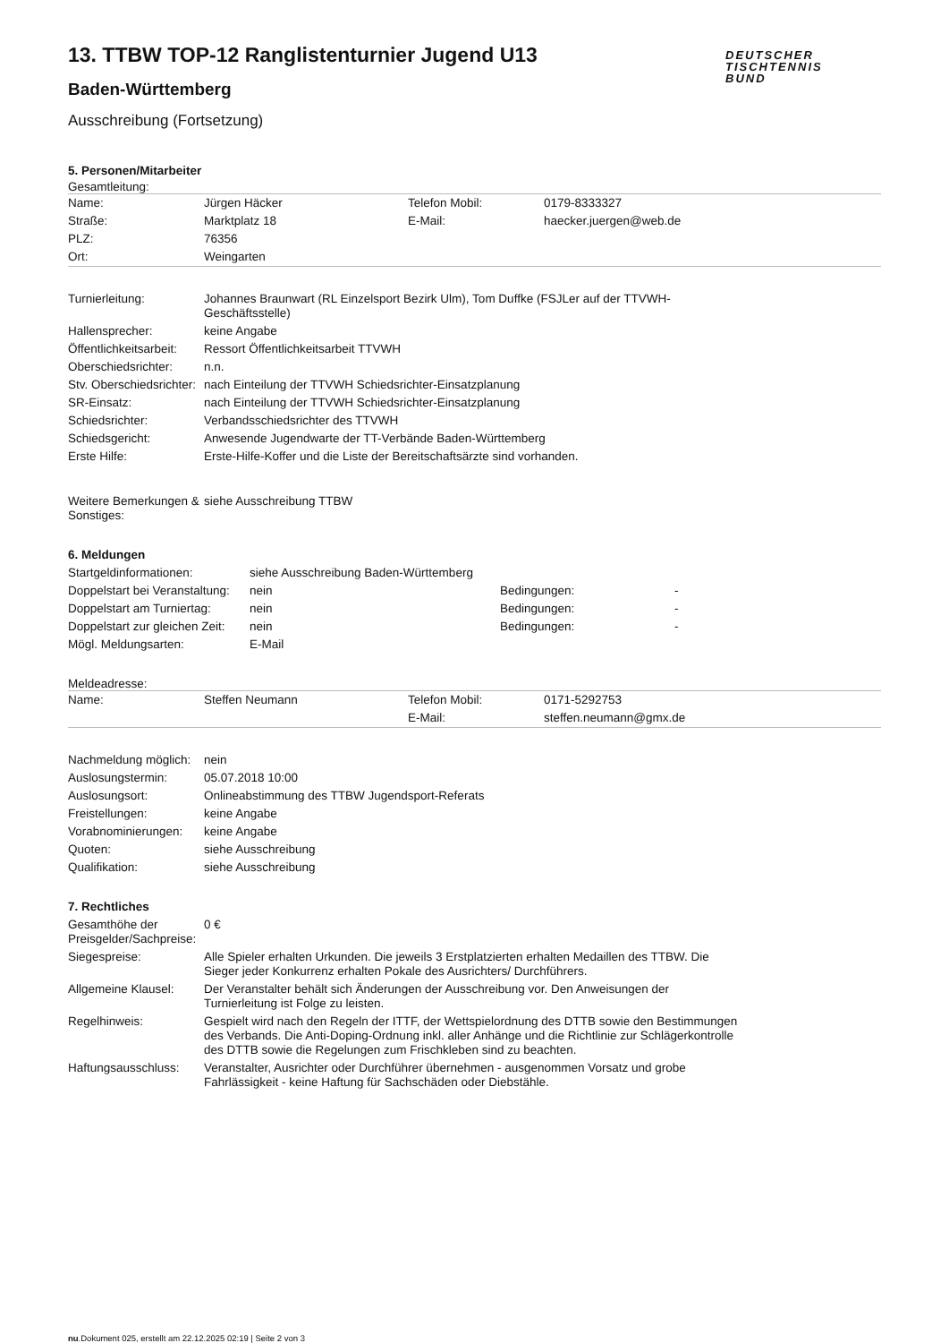DEUTSCHER
TISCHTENNIS
BUND
13. TTBW TOP-12 Ranglistenturnier Jugend U13
Baden-Württemberg
Ausschreibung (Fortsetzung)
5. Personen/Mitarbeiter
Gesamtleitung:
| Name: | Jürgen Häcker | Telefon Mobil: | 0179-8333327 |
| Straße: | Marktplatz 18 | E-Mail: | haecker.juergen@web.de |
| PLZ: | 76356 | | |
| Ort: | Weingarten | | |
| Turnierleitung: | Johannes Braunwart (RL Einzelsport Bezirk Ulm), Tom Duffke (FSJLer auf der TTVWH-Geschäftsstelle) | |
| Hallensprecher: | keine Angabe | |
| Öffentlichkeitsarbeit: | Ressort Öffentlichkeitsarbeit TTVWH | |
| Oberschiedsrichter: | n.n. | |
| Stv. Oberschiedsrichter: | nach Einteilung der TTVWH Schiedsrichter-Einsatzplanung | |
| SR-Einsatz: | nach Einteilung der TTVWH Schiedsrichter-Einsatzplanung | |
| Schiedsrichter: | Verbandsschiedsrichter des TTVWH | |
| Schiedsgericht: | Anwesende Jugendwarte der TT-Verbände Baden-Württemberg | |
| Erste Hilfe: | Erste-Hilfe-Koffer und die Liste der Bereitschaftsärzte sind vorhanden. | |
| Weitere Bemerkungen & Sonstiges: | siehe Ausschreibung TTBW | |
6. Meldungen
| Startgeldinformationen: | siehe Ausschreibung Baden-Württemberg | | |
| Doppelstart bei Veranstaltung: | nein | Bedingungen: | - |
| Doppelstart am Turniertag: | nein | Bedingungen: | - |
| Doppelstart zur gleichen Zeit: | nein | Bedingungen: | - |
| Mögl. Meldungsarten: | E-Mail | | |
Meldeadresse:
| Name: | Steffen Neumann | Telefon Mobil: | 0171-5292753 |
| | | E-Mail: | steffen.neumann@gmx.de |
| Nachmeldung möglich: | nein |
| Auslosungstermin: | 05.07.2018 10:00 |
| Auslosungsort: | Onlineabstimmung des TTBW Jugendsport-Referats |
| Freistellungen: | keine Angabe |
| Vorabnominierungen: | keine Angabe |
| Quoten: | siehe Ausschreibung |
| Qualifikation: | siehe Ausschreibung |
7. Rechtliches
| Gesamthöhe der Preisgelder/Sachpreise: | 0 € | |
| Siegespreise: | Alle Spieler erhalten Urkunden. Die jeweils 3 Erstplatzierten erhalten Medaillen des TTBW. Die Sieger jeder Konkurrenz erhalten Pokale des Ausrichters/ Durchführers. | |
| Allgemeine Klausel: | Der Veranstalter behält sich Änderungen der Ausschreibung vor. Den Anweisungen der Turnierleitung ist Folge zu leisten. | |
| Regelhinweis: | Gespielt wird nach den Regeln der ITTF, der Wettspielordnung des DTTB sowie den Bestimmungen des Verbands. Die Anti-Doping-Ordnung inkl. aller Anhänge und die Richtlinie zur Schlägerkontrolle des DTTB sowie die Regelungen zum Frischkleben sind zu beachten. | |
| Haftungsausschluss: | Veranstalter, Ausrichter oder Durchführer übernehmen - ausgenommen Vorsatz und grobe Fahrlässigkeit - keine Haftung für Sachschäden oder Diebstähle. | |
nu.Dokument 025, erstellt am 22.12.2025 02:19 | Seite 2 von 3